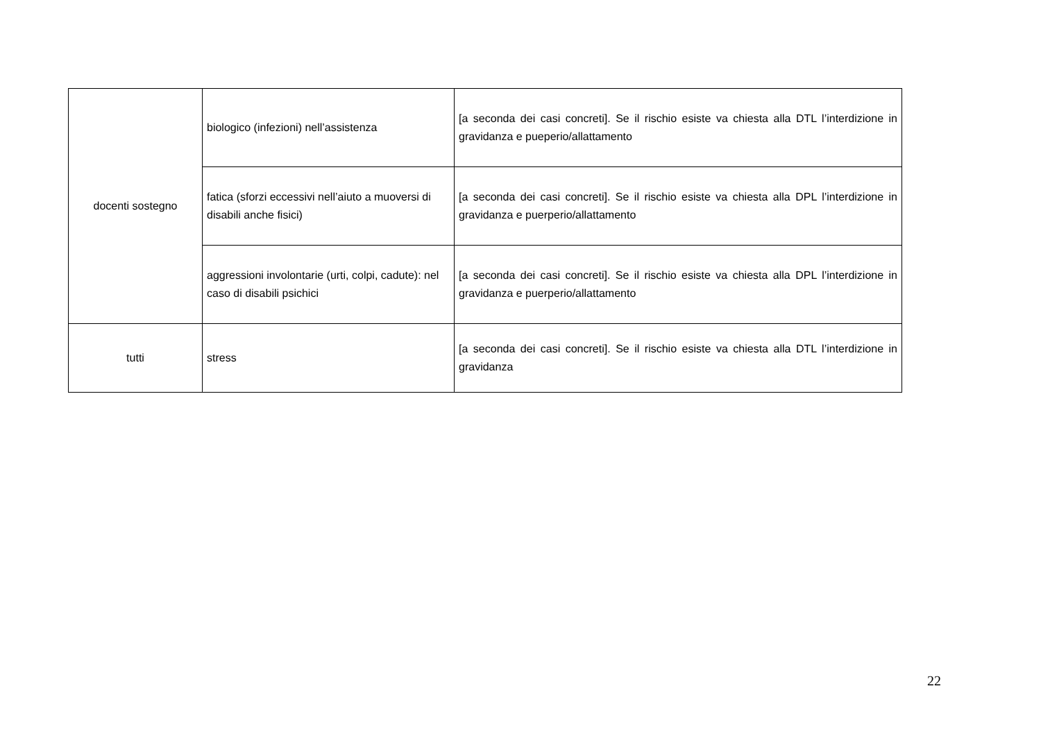| docenti sostegno | biologico (infezioni) nell’assistenza | [a seconda dei casi concreti]. Se il rischio esiste va chiesta alla DTL l’interdizione in gravidanza e pueperio/allattamento |
| | fatica (sforzi eccessivi nell’aiuto a muoversi di disabili anche fisici) | [a seconda dei casi concreti]. Se il rischio esiste va chiesta alla DPL l’interdizione in gravidanza e puerperio/allattamento |
| | aggressioni involontarie (urti, colpi, cadute): nel caso di disabili psichici | [a seconda dei casi concreti]. Se il rischio esiste va chiesta alla DPL l’interdizione in gravidanza e puerperio/allattamento |
| tutti | stress | [a seconda dei casi concreti]. Se il rischio esiste va chiesta alla DTL l’interdizione in gravidanza |
22